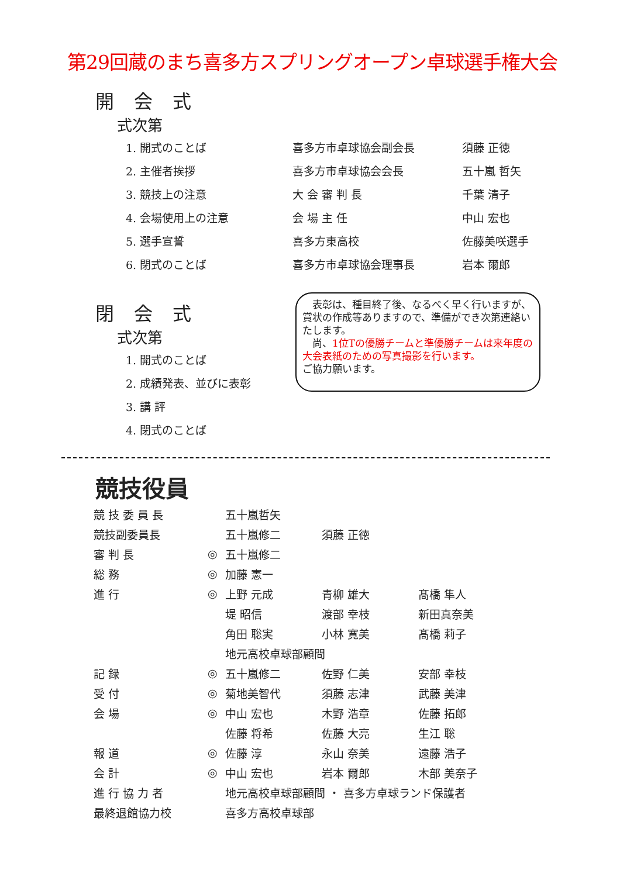第29回蔵のまち喜多方スプリングオープン卓球選手権大会
開 会 式
式次第
| 1. 開式のことば | 喜多方市卓球協会副会長 | 須藤 正徳 |
| 2. 主催者挨拶 | 喜多方市卓球協会会長 | 五十嵐 哲矢 |
| 3. 競技上の注意 | 大 会 審 判 長 | 千葉 清子 |
| 4. 会場使用上の注意 | 会 場 主 任 | 中山 宏也 |
| 5. 選手宣誓 | 喜多方東高校 | 佐藤美咲選手 |
| 6. 閉式のことば | 喜多方市卓球協会理事長 | 岩本 爾郎 |
閉 会 式
式次第
| 1. 開式のことば |
| 2. 成績発表、並びに表彰 |
| 3. 講 評 |
| 4. 閉式のことば |
　表彰は、種目終了後、なるべく早く行いますが、賞状の作成等ありますので、準備ができ次第連絡いたします。
　尚、1位Tの優勝チームと準優勝チームは来年度の大会表紙のための写真撮影を行います。
ご協力願います。
競技役員
| 競 技 委 員 長 | | 五十嵐哲矢 | | |
| 競技副委員長 | | 五十嵐修二 | 須藤 正徳 | |
| 審 判 長 | ◎ | 五十嵐修二 | | |
| 総 務 | ◎ | 加藤 憲一 | | |
| 進 行 | ◎ | 上野 元成 | 青柳 雄大 | 髙橋 隼人 |
| | | 堤 昭信 | 渡部 幸枝 | 新田真奈美 |
| | | 角田 聡実 | 小林 寛美 | 髙橋 莉子 |
| | | 地元高校卓球部顧問 | | |
| 記 録 | ◎ | 五十嵐修二 | 佐野 仁美 | 安部 幸枝 |
| 受 付 | ◎ | 菊地美智代 | 須藤 志津 | 武藤 美津 |
| 会 場 | ◎ | 中山 宏也 | 木野 浩章 | 佐藤 拓郎 |
| | | 佐藤 将希 | 佐藤 大亮 | 生江 聡 |
| 報 道 | ◎ | 佐藤 淳 | 永山 奈美 | 遠藤 浩子 |
| 会 計 | ◎ | 中山 宏也 | 岩本 爾郎 | 木部 美奈子 |
| 進 行 協 力 者 | | 地元高校卓球部顧問 ・ 喜多方卓球ランド保護者 | | |
| 最終退館協力校 | | 喜多方高校卓球部 | | |